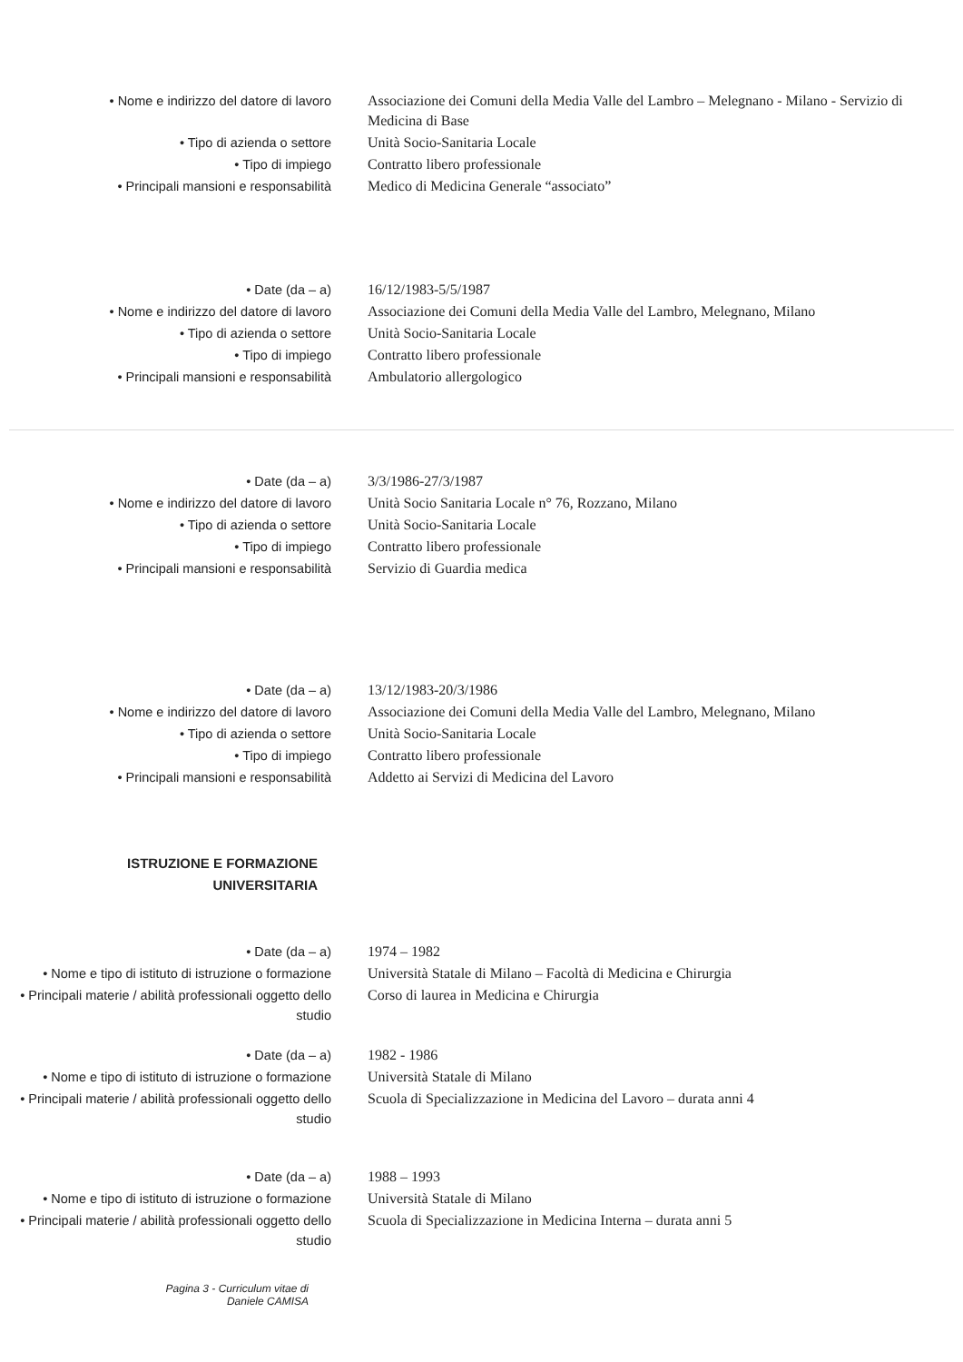• Nome e indirizzo del datore di lavoro Associazione dei Comuni della Media Valle del Lambro – Melegnano - Milano - Servizio di Medicina di Base
• Tipo di azienda o settore Unità Socio-Sanitaria Locale
• Tipo di impiego Contratto libero professionale
• Principali mansioni e responsabilità Medico di Medicina Generale “associato”
• Date (da – a) 16/12/1983-5/5/1987
• Nome e indirizzo del datore di lavoro Associazione dei Comuni della Media Valle del Lambro, Melegnano, Milano
• Tipo di azienda o settore Unità Socio-Sanitaria Locale
• Tipo di impiego Contratto libero professionale
• Principali mansioni e responsabilità Ambulatorio allergologico
• Date (da – a) 3/3/1986-27/3/1987
• Nome e indirizzo del datore di lavoro Unità Socio Sanitaria Locale n° 76, Rozzano, Milano
• Tipo di azienda o settore Unità Socio-Sanitaria Locale
• Tipo di impiego Contratto libero professionale
• Principali mansioni e responsabilità Servizio di Guardia medica
• Date (da – a) 13/12/1983-20/3/1986
• Nome e indirizzo del datore di lavoro Associazione dei Comuni della Media Valle del Lambro, Melegnano, Milano
• Tipo di azienda o settore Unità Socio-Sanitaria Locale
• Tipo di impiego Contratto libero professionale
• Principali mansioni e responsabilità Addetto ai Servizi di Medicina del Lavoro
ISTRUZIONE E FORMAZIONE
UNIVERSITARIA
• Date (da – a) 1974 – 1982
• Nome e tipo di istituto di istruzione o formazione
Università Statale di Milano – Facoltà di Medicina e Chirurgia
• Principali materie / abilità professionali oggetto dello studio
Corso di laurea in Medicina e Chirurgia
• Date (da – a) 1982 - 1986
• Nome e tipo di istituto di istruzione o formazione
Università Statale di Milano
• Principali materie / abilità professionali oggetto dello studio
Scuola di Specializzazione in Medicina del Lavoro – durata anni 4
• Date (da – a) 1988 – 1993
• Nome e tipo di istituto di istruzione o formazione
Università Statale di Milano
• Principali materie / abilità professionali oggetto dello studio
Scuola di Specializzazione in Medicina Interna – durata anni 5
Pagina 3 - Curriculum vitae di
Daniele CAMISA